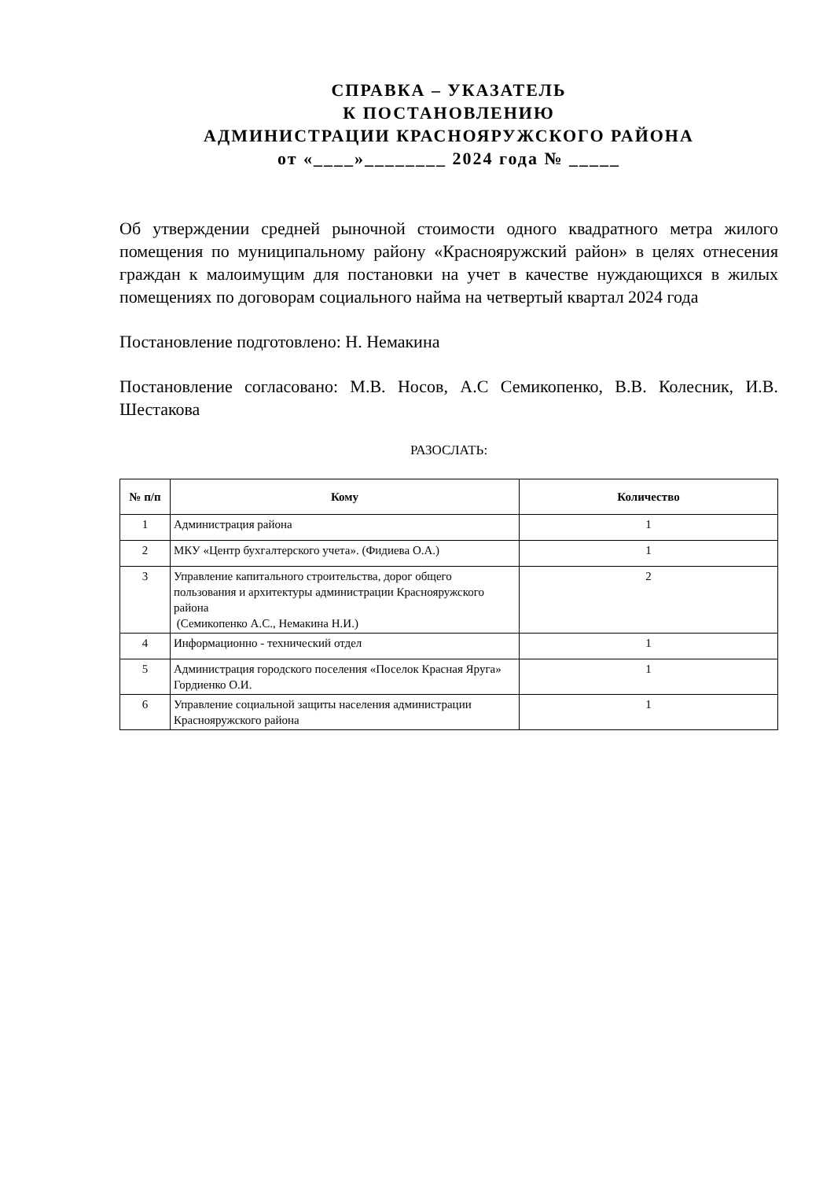СПРАВКА – УКАЗАТЕЛЬ
К ПОСТАНОВЛЕНИЮ
АДМИНИСТРАЦИИ КРАСНОЯРУЖСКОГО РАЙОНА
от «____»________ 2024 года № _____
Об утверждении средней рыночной стоимости одного квадратного метра жилого помещения по муниципальному району «Краснояружский район» в целях отнесения граждан к малоимущим для постановки на учет в качестве нуждающихся в жилых помещениях по договорам социального найма на четвертый квартал 2024 года
Постановление подготовлено: Н. Немакина
Постановление согласовано: М.В. Носов, А.С Семикопенко, В.В. Колесник, И.В. Шестакова
РАЗОСЛАТЬ:
| № п/п | Кому | Количество |
| --- | --- | --- |
| 1 | Администрация района | 1 |
| 2 | МКУ «Центр бухгалтерского учета». (Фидиева О.А.) | 1 |
| 3 | Управление капитального строительства, дорог общего пользования и архитектуры администрации Краснояружского района (Семикопенко А.С., Немакина Н.И.) | 2 |
| 4 | Информационно - технический отдел | 1 |
| 5 | Администрация городского поселения «Поселок Красная Яруга» Гордиенко О.И. | 1 |
| 6 | Управление социальной защиты населения администрации Краснояружского района | 1 |